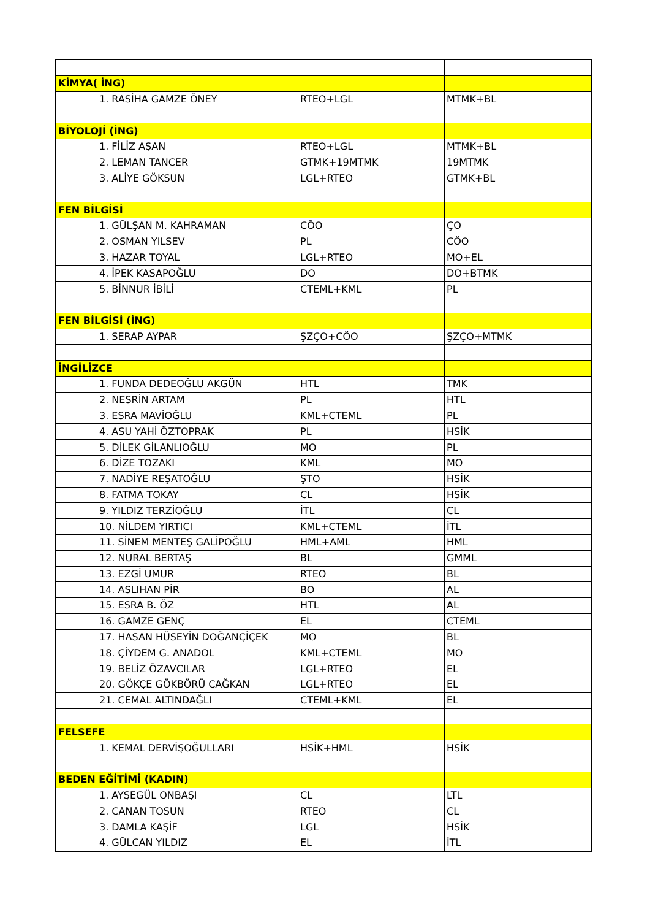| KİMYA( İNG) | | |
| 1. RASİHA GAMZE ÖNEY | RTEO+LGL | MTMK+BL |
| BİYOLOJİ (İNG) | | |
| 1. FİLİZ AŞAN | RTEO+LGL | MTMK+BL |
| 2. LEMAN TANCER | GTMK+19MTMK | 19MTMK |
| 3. ALİYE GÖKSUN | LGL+RTEO | GTMK+BL |
| FEN BİLGİSİ | | |
| 1. GÜLŞAN M. KAHRAMAN | CÖO | ÇO |
| 2. OSMAN YILSEV | PL | CÖO |
| 3. HAZAR TOYAL | LGL+RTEO | MO+EL |
| 4. İPEK KASAPOĞLU | DO | DO+BTMK |
| 5. BİNNUR İBİLİ | CTEML+KML | PL |
| FEN BİLGİSİ (İNG) | | |
| 1. SERAP AYPAR | ŞZÇO+CÖO | ŞZÇO+MTMK |
| İNGİLİZCE | | |
| 1. FUNDA DEDEOĞLU AKGÜN | HTL | TMK |
| 2. NESRİN ARTAM | PL | HTL |
| 3. ESRA MAVİOĞLU | KML+CTEML | PL |
| 4. ASU YAHİ ÖZTOPRAK | PL | HSİK |
| 5. DİLEK GİLANLIOĞLU | MO | PL |
| 6. DİZE TOZAKI | KML | MO |
| 7. NADİYE REŞATOĞLU | ŞTO | HSİK |
| 8. FATMA TOKAY | CL | HSİK |
| 9. YILDIZ TERZİOĞLU | İTL | CL |
| 10. NİLDEM YIRTICI | KML+CTEML | İTL |
| 11. SİNEM MENTEŞ GALİPOĞLU | HML+AML | HML |
| 12. NURAL BERTAŞ | BL | GMML |
| 13. EZGİ UMUR | RTEO | BL |
| 14. ASLIHAN PİR | BO | AL |
| 15. ESRA B. ÖZ | HTL | AL |
| 16. GAMZE GENÇ | EL | CTEML |
| 17. HASAN HÜSEYİN DOĞANÇİÇEK | MO | BL |
| 18. ÇİYDEM G. ANADOL | KML+CTEML | MO |
| 19. BELİZ ÖZAVCILAR | LGL+RTEO | EL |
| 20. GÖKÇE GÖKBÖRÜ ÇAĞKAN | LGL+RTEO | EL |
| 21. CEMAL ALTINDAĞLI | CTEML+KML | EL |
| FELSEFE | | |
| 1. KEMAL DERVİŞOĞULLARI | HSİK+HML | HSİK |
| BEDEN EĞİTİMİ (KADIN) | | |
| 1. AYŞEGÜL ONBAŞI | CL | LTL |
| 2. CANAN TOSUN | RTEO | CL |
| 3. DAMLA KAŞİF | LGL | HSİK |
| 4. GÜLCAN YILDIZ | EL | İTL |